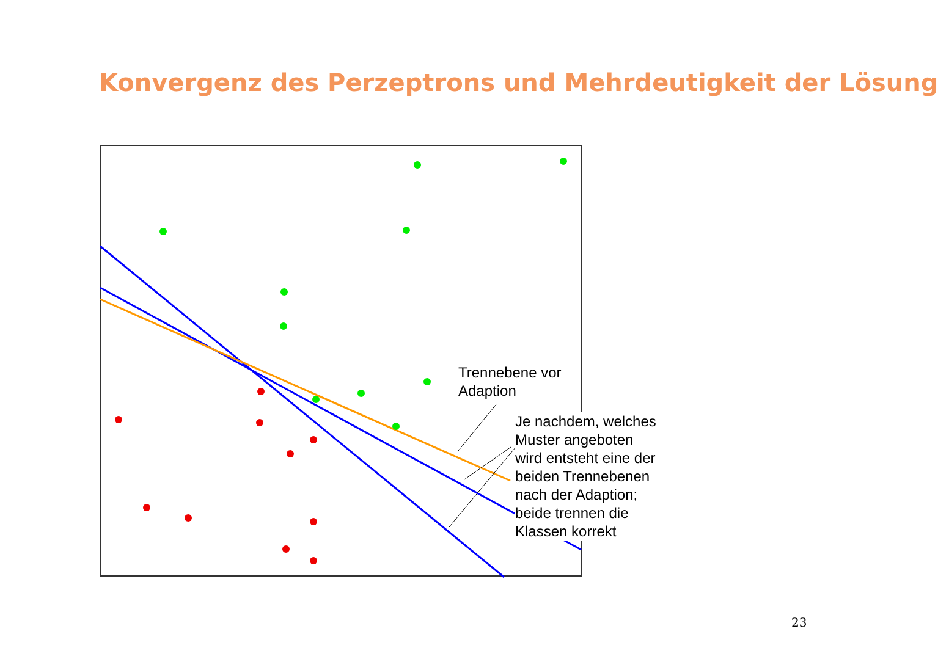Konvergenz des Perzeptrons und Mehrdeutigkeit der Lösung
Trennebene vor
Adaption
Je nachdem, welches
Muster angeboten
wird entsteht eine der
beiden Trennebenen
nach der Adaption;
beide trennen die
Klassen korrekt
23